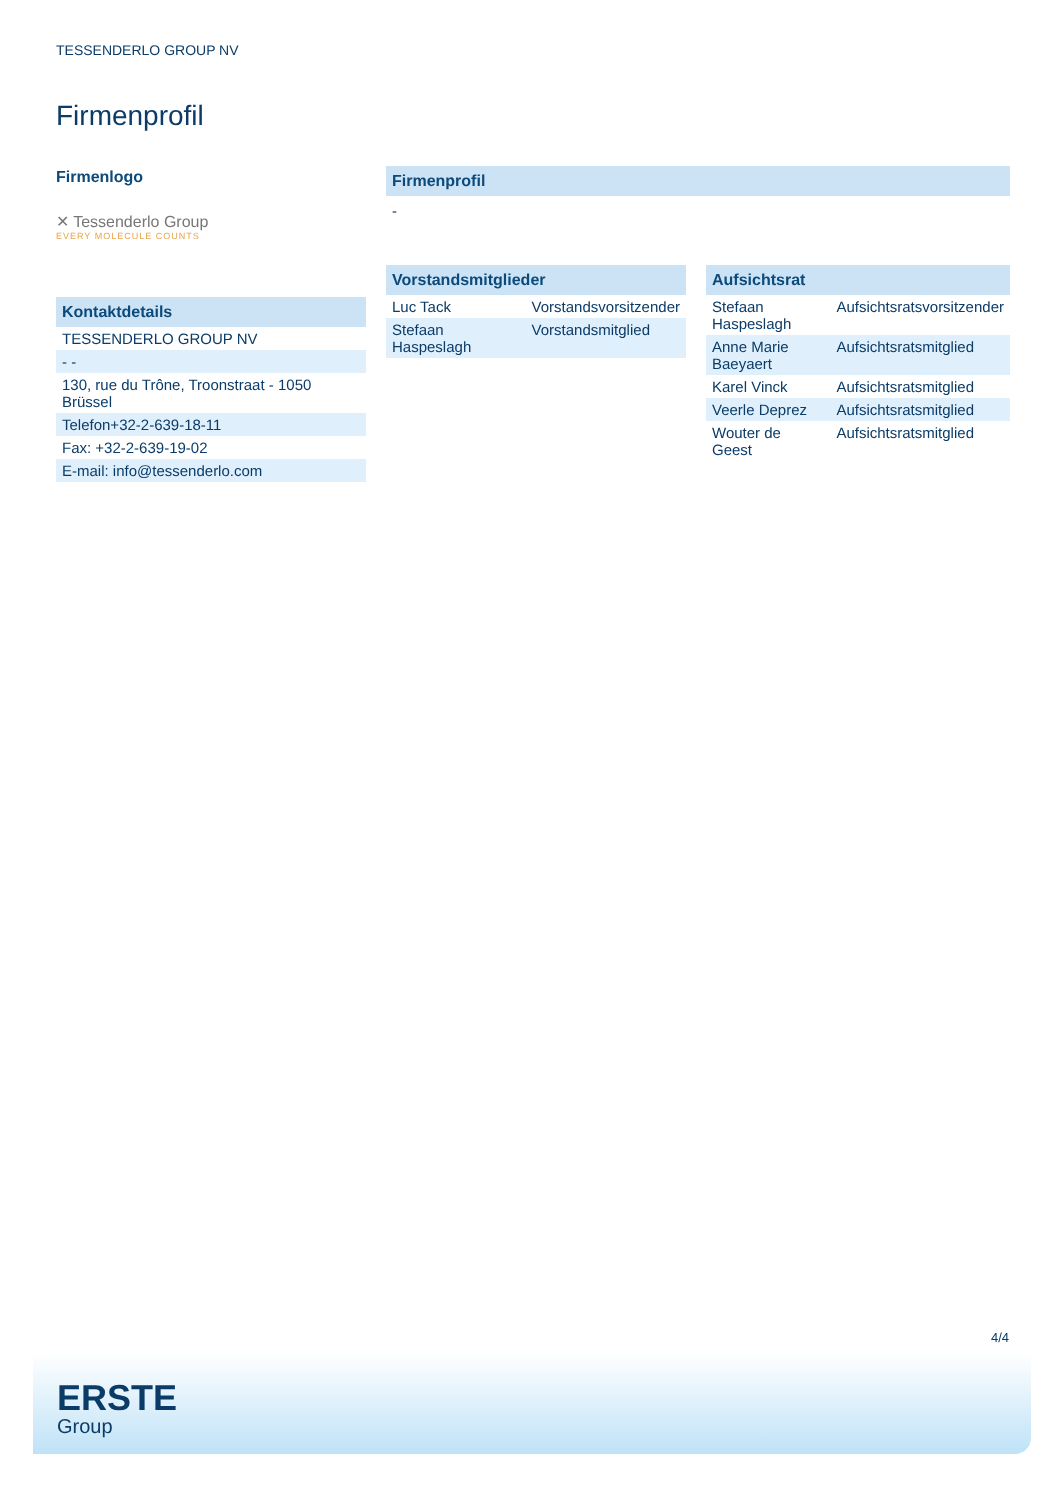TESSENDERLO GROUP NV
Firmenprofil
Firmenlogo
✕ Tessenderlo Group
EVERY MOLECULE COUNTS
Kontaktdetails
| TESSENDERLO GROUP NV |
| - - |
| 130, rue du Trône, Troonstraat - 1050 Brüssel |
| Telefon+32-2-639-18-11 |
| Fax: +32-2-639-19-02 |
| E-mail: info@tessenderlo.com |
Firmenprofil
-
Vorstandsmitglieder
| Luc Tack | Vorstandsvorsitzender |
| Stefaan Haspeslagh | Vorstandsmitglied |
Aufsichtsrat
| Stefaan Haspeslagh | Aufsichtsratsvorsitzender |
| Anne Marie Baeyaert | Aufsichtsratsmitglied |
| Karel Vinck | Aufsichtsratsmitglied |
| Veerle Deprez | Aufsichtsratsmitglied |
| Wouter de Geest | Aufsichtsratsmitglied |
4/4
ERSTE
Group